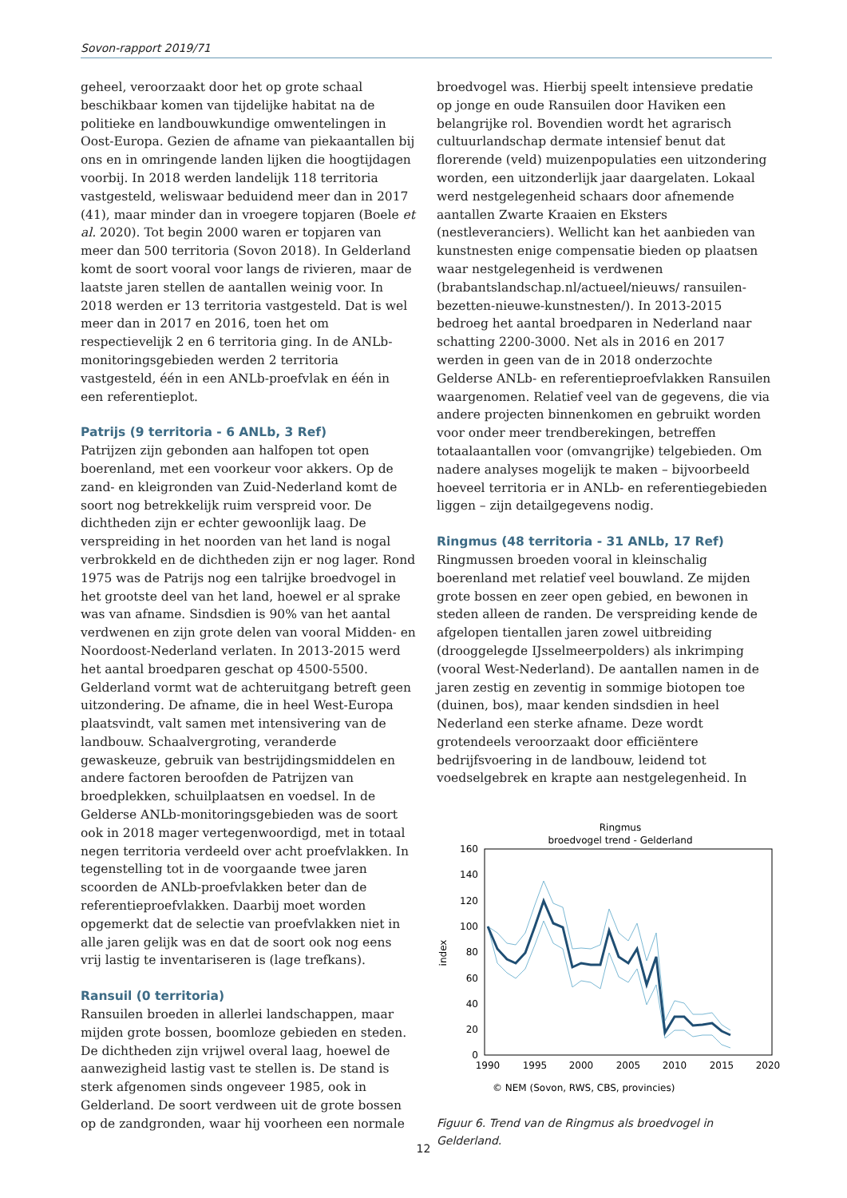Sovon-rapport 2019/71
geheel, veroorzaakt door het op grote schaal beschikbaar komen van tijdelijke habitat na de politieke en landbouwkundige omwentelingen in Oost-Europa. Gezien de afname van piekaantallen bij ons en in omringende landen lijken die hoogtijdagen voorbij. In 2018 werden landelijk 118 territoria vastgesteld, weliswaar beduidend meer dan in 2017 (41), maar minder dan in vroegere topjaren (Boele et al. 2020). Tot begin 2000 waren er topjaren van meer dan 500 territoria (Sovon 2018). In Gelderland komt de soort vooral voor langs de rivieren, maar de laatste jaren stellen de aantallen weinig voor. In 2018 werden er 13 territoria vastgesteld. Dat is wel meer dan in 2017 en 2016, toen het om respectievelijk 2 en 6 territoria ging. In de ANLb-monitoringsgebieden werden 2 territoria vastgesteld, één in een ANLb-proefvlak en één in een referentieplot.
Patrijs (9 territoria - 6 ANLb, 3 Ref)
Patrijzen zijn gebonden aan halfopen tot open boerenland, met een voorkeur voor akkers. Op de zand- en kleigronden van Zuid-Nederland komt de soort nog betrekkelijk ruim verspreid voor. De dichtheden zijn er echter gewoonlijk laag. De verspreiding in het noorden van het land is nogal verbrokkeld en de dichtheden zijn er nog lager. Rond 1975 was de Patrijs nog een talrijke broedvogel in het grootste deel van het land, hoewel er al sprake was van afname. Sindsdien is 90% van het aantal verdwenen en zijn grote delen van vooral Midden- en Noordoost-Nederland verlaten. In 2013-2015 werd het aantal broedparen geschat op 4500-5500. Gelderland vormt wat de achteruitgang betreft geen uitzondering. De afname, die in heel West-Europa plaatsvindt, valt samen met intensivering van de landbouw. Schaalvergroting, veranderde gewaskeuze, gebruik van bestrijdingsmiddelen en andere factoren beroofden de Patrijzen van broedplekken, schuilplaatsen en voedsel. In de Gelderse ANLb-monitoringsgebieden was de soort ook in 2018 mager vertegenwoordigd, met in totaal negen territoria verdeeld over acht proefvlakken. In tegenstelling tot in de voorgaande twee jaren scoorden de ANLb-proefvlakken beter dan de referentieproefvlakken. Daarbij moet worden opgemerkt dat de selectie van proefvlakken niet in alle jaren gelijk was en dat de soort ook nog eens vrij lastig te inventariseren is (lage trefkans).
Ransuil (0 territoria)
Ransuilen broeden in allerlei landschappen, maar mijden grote bossen, boomloze gebieden en steden. De dichtheden zijn vrijwel overal laag, hoewel de aanwezigheid lastig vast te stellen is. De stand is sterk afgenomen sinds ongeveer 1985, ook in Gelderland. De soort verdween uit de grote bossen op de zandgronden, waar hij voorheen een normale
broedvogel was. Hierbij speelt intensieve predatie op jonge en oude Ransuilen door Haviken een belangrijke rol. Bovendien wordt het agrarisch cultuurlandschap dermate intensief benut dat florerende (veld) muizenpopulaties een uitzondering worden, een uitzonderlijk jaar daargelaten. Lokaal werd nestgelegenheid schaars door afnemende aantallen Zwarte Kraaien en Eksters (nestleveranciers). Wellicht kan het aanbieden van kunstnesten enige compensatie bieden op plaatsen waar nestgelegenheid is verdwenen (brabantslandschap.nl/actueel/nieuws/ ransuilen-bezetten-nieuwe-kunstnesten/). In 2013-2015 bedroeg het aantal broedparen in Nederland naar schatting 2200-3000. Net als in 2016 en 2017 werden in geen van de in 2018 onderzochte Gelderse ANLb- en referentieproefvlakken Ransuilen waargenomen. Relatief veel van de gegevens, die via andere projecten binnenkomen en gebruikt worden voor onder meer trendberekingen, betreffen totaalaantallen voor (omvangrijke) telgebieden. Om nadere analyses mogelijk te maken – bijvoorbeeld hoeveel territoria er in ANLb- en referentiegebieden liggen – zijn detailgegevens nodig.
Ringmus (48 territoria - 31 ANLb, 17 Ref)
Ringmussen broeden vooral in kleinschalig boerenland met relatief veel bouwland. Ze mijden grote bossen en zeer open gebied, en bewonen in steden alleen de randen. De verspreiding kende de afgelopen tientallen jaren zowel uitbreiding (drooggelegde IJsselmeerpolders) als inkrimping (vooral West-Nederland). De aantallen namen in de jaren zestig en zeventig in sommige biotopen toe (duinen, bos), maar kenden sindsdien in heel Nederland een sterke afname. Deze wordt grotendeels veroorzaakt door efficiëntere bedrijfsvoering in de landbouw, leidend tot voedselgebrek en krapte aan nestgelegenheid. In
Ringmus
broedvogel trend - Gelderland
160
140
120
100
80
60
40
20
0
1990
1995
2000
2005
2010
2015
2020
index
© NEM (Sovon, RWS, CBS, provincies)
Figuur 6. Trend van de Ringmus als broedvogel in Gelderland.
12